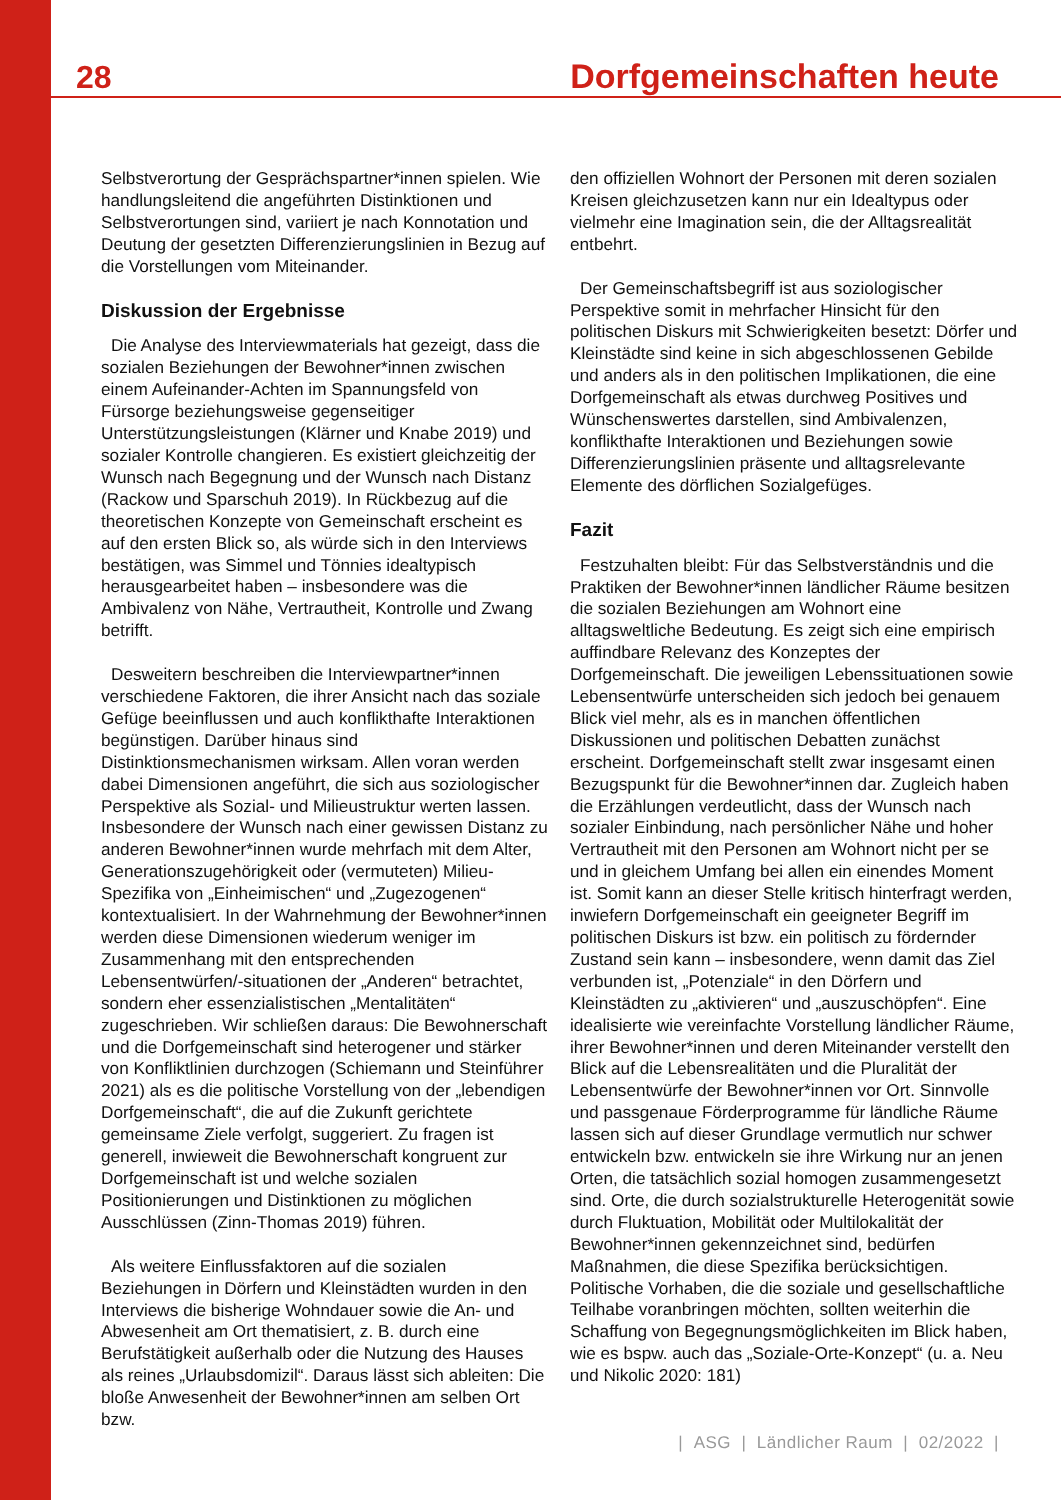28 Dorfgemeinschaften heute
Selbstverortung der Gesprächspartner*innen spielen. Wie handlungsleitend die angeführten Distinktionen und Selbstverortungen sind, variiert je nach Konnotation und Deutung der gesetzten Differenzierungslinien in Bezug auf die Vorstellungen vom Miteinander.
Diskussion der Ergebnisse
Die Analyse des Interviewmaterials hat gezeigt, dass die sozialen Beziehungen der Bewohner*innen zwischen einem Aufeinander-Achten im Spannungsfeld von Fürsorge beziehungsweise gegenseitiger Unterstützungsleistungen (Klärner und Knabe 2019) und sozialer Kontrolle changieren. Es existiert gleichzeitig der Wunsch nach Begegnung und der Wunsch nach Distanz (Rackow und Sparschuh 2019). In Rückbezug auf die theoretischen Konzepte von Gemeinschaft erscheint es auf den ersten Blick so, als würde sich in den Interviews bestätigen, was Simmel und Tönnies idealtypisch herausgearbeitet haben – insbesondere was die Ambivalenz von Nähe, Vertrautheit, Kontrolle und Zwang betrifft.
Desweitern beschreiben die Interviewpartner*innen verschiedene Faktoren, die ihrer Ansicht nach das soziale Gefüge beeinflussen und auch konflikthafte Interaktionen begünstigen. Darüber hinaus sind Distinktionsmechanismen wirksam. Allen voran werden dabei Dimensionen angeführt, die sich aus soziologischer Perspektive als Sozial- und Milieustruktur werten lassen. Insbesondere der Wunsch nach einer gewissen Distanz zu anderen Bewohner*innen wurde mehrfach mit dem Alter, Generationszugehörigkeit oder (vermuteten) Milieu-Spezifika von „Einheimischen“ und „Zugezogenen“ kontextualisiert. In der Wahrnehmung der Bewohner*innen werden diese Dimensionen wiederum weniger im Zusammenhang mit den entsprechenden Lebensentwürfen/-situationen der „Anderen“ betrachtet, sondern eher essenzialistischen „Mentalitäten“ zugeschrieben. Wir schließen daraus: Die Bewohnerschaft und die Dorfgemeinschaft sind heterogener und stärker von Konfliktlinien durchzogen (Schiemann und Steinführer 2021) als es die politische Vorstellung von der „lebendigen Dorfgemeinschaft“, die auf die Zukunft gerichtete gemeinsame Ziele verfolgt, suggeriert. Zu fragen ist generell, inwieweit die Bewohnerschaft kongruent zur Dorfgemeinschaft ist und welche sozialen Positionierungen und Distinktionen zu möglichen Ausschlüssen (Zinn-Thomas 2019) führen.
Als weitere Einflussfaktoren auf die sozialen Beziehungen in Dörfern und Kleinstädten wurden in den Interviews die bisherige Wohndauer sowie die An- und Abwesenheit am Ort thematisiert, z. B. durch eine Berufstätigkeit außerhalb oder die Nutzung des Hauses als reines „Urlaubsdomizil“. Daraus lässt sich ableiten: Die bloße Anwesenheit der Bewohner*innen am selben Ort bzw.
den offiziellen Wohnort der Personen mit deren sozialen Kreisen gleichzusetzen kann nur ein Idealtypus oder vielmehr eine Imagination sein, die der Alltagsrealität entbehrt.
Der Gemeinschaftsbegriff ist aus soziologischer Perspektive somit in mehrfacher Hinsicht für den politischen Diskurs mit Schwierigkeiten besetzt: Dörfer und Kleinstädte sind keine in sich abgeschlossenen Gebilde und anders als in den politischen Implikationen, die eine Dorfgemeinschaft als etwas durchweg Positives und Wünschenswertes darstellen, sind Ambivalenzen, konflikthafte Interaktionen und Beziehungen sowie Differenzierungslinien präsente und alltagsrelevante Elemente des dörflichen Sozialgefüges.
Fazit
Festzuhalten bleibt: Für das Selbstverständnis und die Praktiken der Bewohner*innen ländlicher Räume besitzen die sozialen Beziehungen am Wohnort eine alltagsweltliche Bedeutung. Es zeigt sich eine empirisch auffindbare Relevanz des Konzeptes der Dorfgemeinschaft. Die jeweiligen Lebenssituationen sowie Lebensentwürfe unterscheiden sich jedoch bei genauem Blick viel mehr, als es in manchen öffentlichen Diskussionen und politischen Debatten zunächst erscheint. Dorfgemeinschaft stellt zwar insgesamt einen Bezugspunkt für die Bewohner*innen dar. Zugleich haben die Erzählungen verdeutlicht, dass der Wunsch nach sozialer Einbindung, nach persönlicher Nähe und hoher Vertrautheit mit den Personen am Wohnort nicht per se und in gleichem Umfang bei allen ein einendes Moment ist. Somit kann an dieser Stelle kritisch hinterfragt werden, inwiefern Dorfgemeinschaft ein geeigneter Begriff im politischen Diskurs ist bzw. ein politisch zu fördernder Zustand sein kann – insbesondere, wenn damit das Ziel verbunden ist, „Potenziale“ in den Dörfern und Kleinstädten zu „aktivieren“ und „auszuschöpfen“. Eine idealisierte wie vereinfachte Vorstellung ländlicher Räume, ihrer Bewohner*innen und deren Miteinander verstellt den Blick auf die Lebensrealitäten und die Pluralität der Lebensentwürfe der Bewohner*innen vor Ort. Sinnvolle und passgenaue Förderprogramme für ländliche Räume lassen sich auf dieser Grundlage vermutlich nur schwer entwickeln bzw. entwickeln sie ihre Wirkung nur an jenen Orten, die tatsächlich sozial homogen zusammengesetzt sind. Orte, die durch sozialstrukturelle Heterogenität sowie durch Fluktuation, Mobilität oder Multilokalität der Bewohner*innen gekennzeichnet sind, bedürfen Maßnahmen, die diese Spezifika berücksichtigen. Politische Vorhaben, die die soziale und gesellschaftliche Teilhabe voranbringen möchten, sollten weiterhin die Schaffung von Begegnungsmöglichkeiten im Blick haben, wie es bspw. auch das „Soziale-Orte-Konzept“ (u. a. Neu und Nikolic 2020: 181)
| ASG | Ländlicher Raum | 02/2022 |